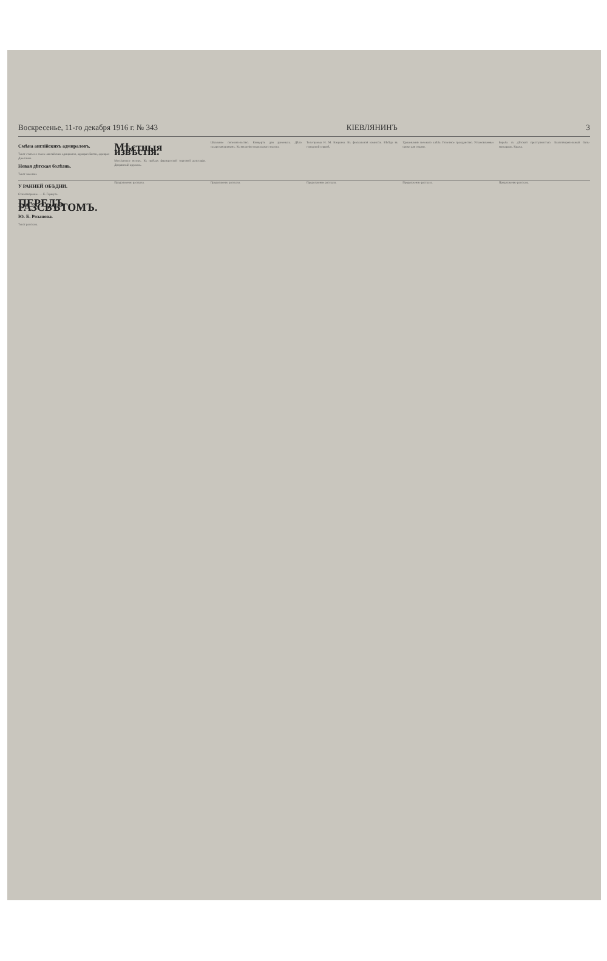Воскресенье, 11-го декабря 1916 г. № 343 КІЕВЛЯНИНЪ 3
Смѣна англійскихъ адмираловъ.
Текст статьи о смене английских адмиралов, адмирал Битти, адмирал Джеллико.
Новая дѣтская болѣзнь.
Текст заметки.
Мѣстныя извѣстія.
Мессіанское вечеръ. Къ пріѣзду французской торговой делегаціи. Дворянскій кружокъ.
Школьное попечительство. Концертъ для раненыхъ. Дѣло сахарозаводчиковъ. Къ введенію подоходнаго налога.
Телеграмма Н. М. Кицкина. Къ фискальной комиссіи. Бѣсѣда въ городской управѣ.
Удешевленіе печенаго хлѣба. Почетное гражданство. Установленные сроки для отдачи.
Борьба съ дѣтской преступностью. Благотворительный балъ-маскарадъ. Кража.
У РАННЕЙ ОБѢДНИ.
Стихотворение. — Е. Гершуть.
ПЕРЕДЪ РАЗСВѢТОМЪ.
Ю. Б. Розанова.
Текст рассказа.
Продолжение рассказа. Продолжение рассказа. Продолжение рассказа. Продолжение рассказа. Продолжение рассказа.